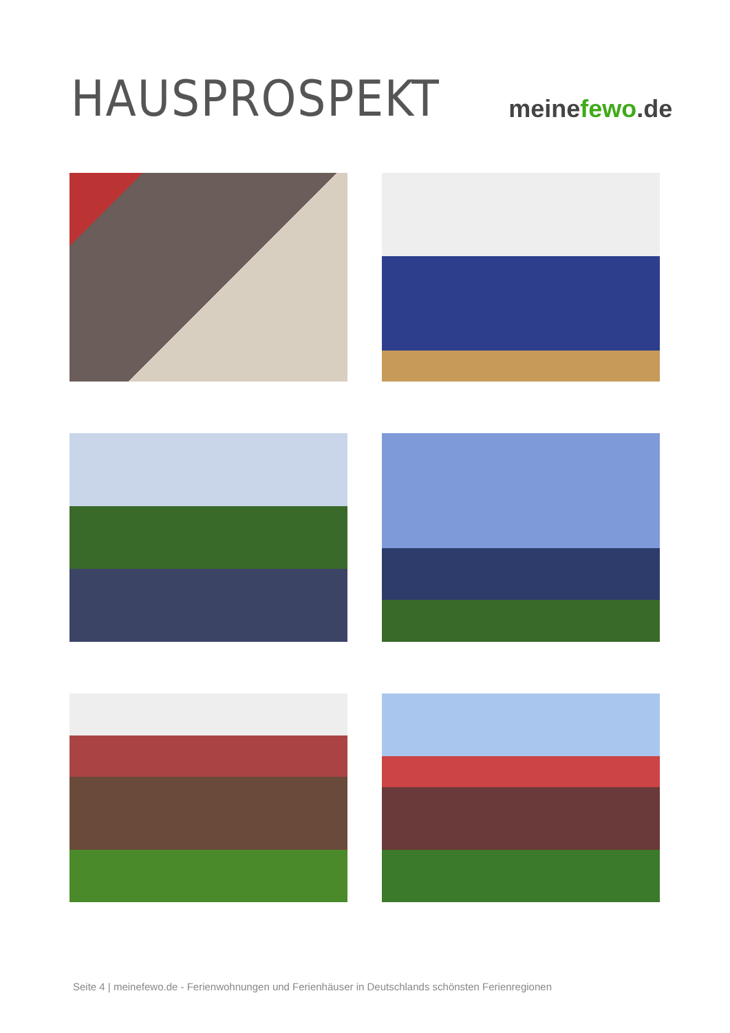HAUSPROSPEKT
meinefewo.de
Seite 4 | meinefewo.de - Ferienwohnungen und Ferienhäuser in Deutschlands schönsten Ferienregionen